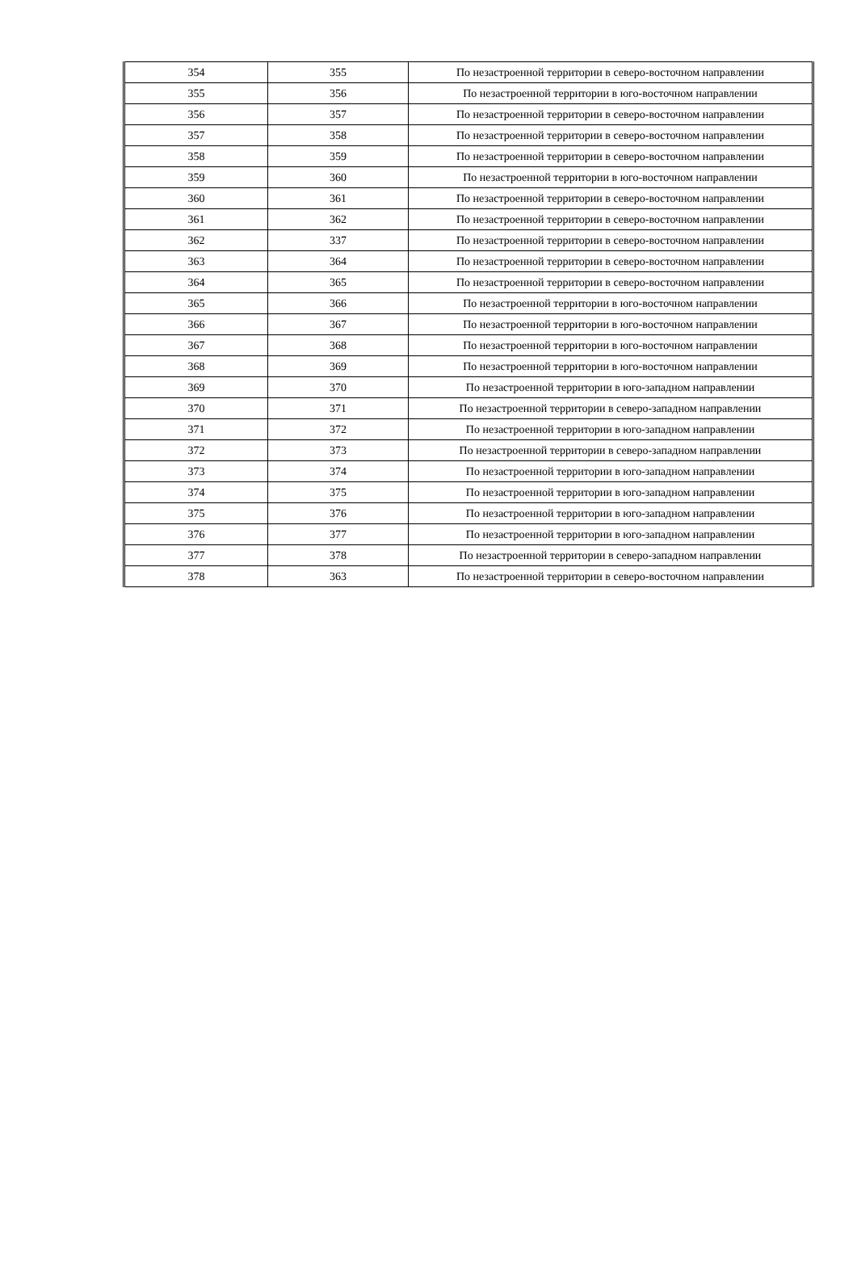| 354 | 355 | По незастроенной территории в северо-восточном направлении |
| 355 | 356 | По незастроенной территории в юго-восточном направлении |
| 356 | 357 | По незастроенной территории в северо-восточном направлении |
| 357 | 358 | По незастроенной территории в северо-восточном направлении |
| 358 | 359 | По незастроенной территории в северо-восточном направлении |
| 359 | 360 | По незастроенной территории в юго-восточном направлении |
| 360 | 361 | По незастроенной территории в северо-восточном направлении |
| 361 | 362 | По незастроенной территории в северо-восточном направлении |
| 362 | 337 | По незастроенной территории в северо-восточном направлении |
| 363 | 364 | По незастроенной территории в северо-восточном направлении |
| 364 | 365 | По незастроенной территории в северо-восточном направлении |
| 365 | 366 | По незастроенной территории в юго-восточном направлении |
| 366 | 367 | По незастроенной территории в юго-восточном направлении |
| 367 | 368 | По незастроенной территории в юго-восточном направлении |
| 368 | 369 | По незастроенной территории в юго-восточном направлении |
| 369 | 370 | По незастроенной территории в юго-западном направлении |
| 370 | 371 | По незастроенной территории в северо-западном направлении |
| 371 | 372 | По незастроенной территории в юго-западном направлении |
| 372 | 373 | По незастроенной территории в северо-западном направлении |
| 373 | 374 | По незастроенной территории в юго-западном направлении |
| 374 | 375 | По незастроенной территории в юго-западном направлении |
| 375 | 376 | По незастроенной территории в юго-западном направлении |
| 376 | 377 | По незастроенной территории в юго-западном направлении |
| 377 | 378 | По незастроенной территории в северо-западном направлении |
| 378 | 363 | По незастроенной территории в северо-восточном направлении |